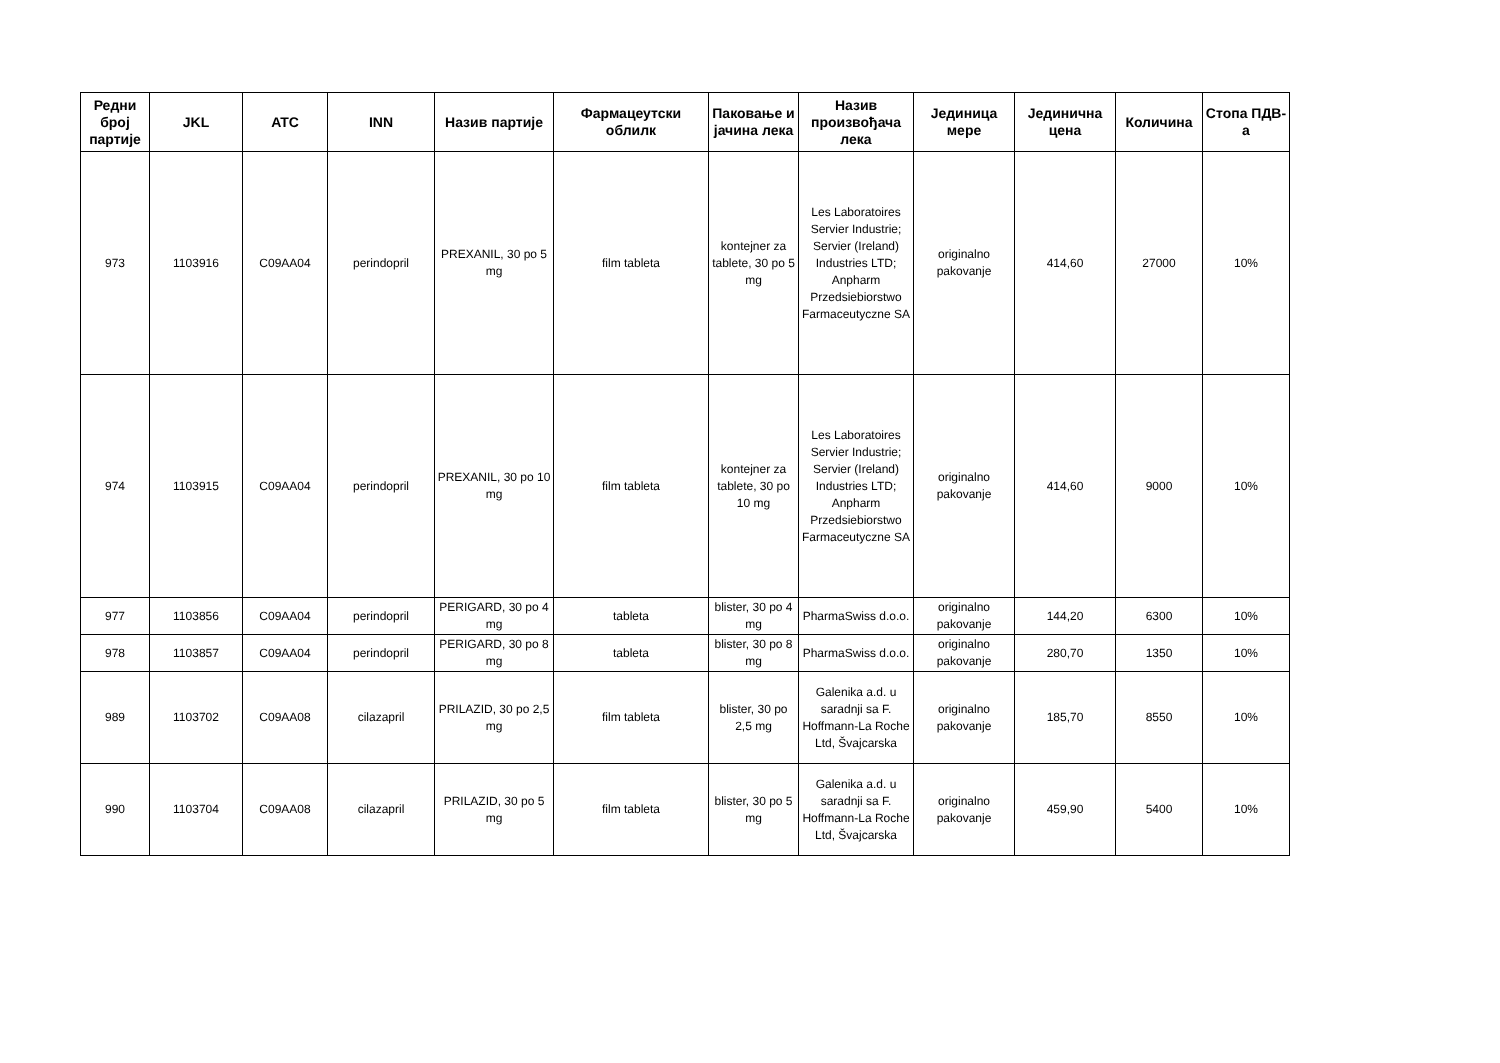| Редни број партије | JKL | ATC | INN | Назив партије | Фармацеутски облилк | Паковање и јачина лека | Назив произвођача лека | Јединица мере | Јединична цена | Количина | Стопа ПДВ-а |
| --- | --- | --- | --- | --- | --- | --- | --- | --- | --- | --- | --- |
| 973 | 1103916 | C09AA04 | perindopril | PREXANIL, 30 po 5 mg | film tableta | kontejner za tablete, 30 po 5 mg | Les Laboratoires Servier Industrie; Servier (Ireland) Industries LTD; Anpharm Przedsiebiorstwo Farmaceutyczne SA | originalno pakovanje | 414,60 | 27000 | 10% |
| 974 | 1103915 | C09AA04 | perindopril | PREXANIL, 30 po 10 mg | film tableta | kontejner za tablete, 30 po 10 mg | Les Laboratoires Servier Industrie; Servier (Ireland) Industries LTD; Anpharm Przedsiebiorstwo Farmaceutyczne SA | originalno pakovanje | 414,60 | 9000 | 10% |
| 977 | 1103856 | C09AA04 | perindopril | PERIGARD, 30 po 4 mg | tableta | blister, 30 po 4 mg | PharmaSwiss d.o.o. | originalno pakovanje | 144,20 | 6300 | 10% |
| 978 | 1103857 | C09AA04 | perindopril | PERIGARD, 30 po 8 mg | tableta | blister, 30 po 8 mg | PharmaSwiss d.o.o. | originalno pakovanje | 280,70 | 1350 | 10% |
| 989 | 1103702 | C09AA08 | cilazapril | PRILAZID, 30 po 2,5 mg | film tableta | blister, 30 po 2,5 mg | Galenika a.d. u saradnji sa F. Hoffmann-La Roche Ltd, Švajcarska | originalno pakovanje | 185,70 | 8550 | 10% |
| 990 | 1103704 | C09AA08 | cilazapril | PRILAZID, 30 po 5 mg | film tableta | blister, 30 po 5 mg | Galenika a.d. u saradnji sa F. Hoffmann-La Roche Ltd, Švajcarska | originalno pakovanje | 459,90 | 5400 | 10% |